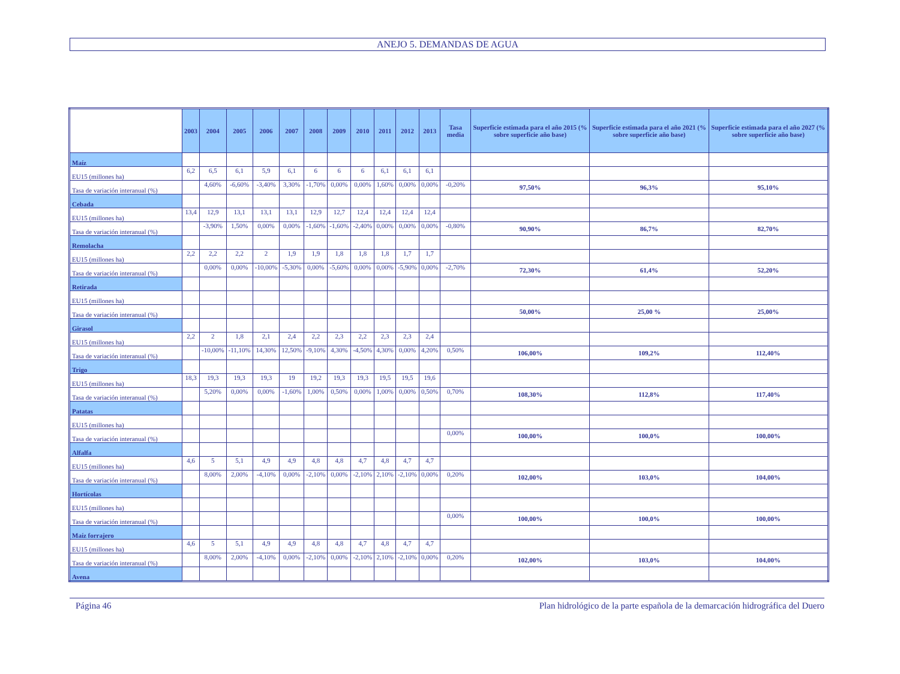ANEJO 5. DEMANDAS DE AGUA
| | 2003 | 2004 | 2005 | 2006 | 2007 | 2008 | 2009 | 2010 | 2011 | 2012 | 2013 | Tasa media | Superficie estimada para el año 2015 (% sobre superficie año base) | Superficie estimada para el año 2021 (% sobre superficie año base) | Superficie estimada para el año 2027 (% sobre superficie año base) |
| --- | --- | --- | --- | --- | --- | --- | --- | --- | --- | --- | --- | --- | --- | --- | --- |
| Maíz | | | | | | | | | | | | | | | |
| EU15 (millones ha) | 6,2 | 6,5 | 6,1 | 5,9 | 6,1 | 6 | 6 | 6 | 6,1 | 6,1 | 6,1 | | | | |
| Tasa de variación interanual (%) | | 4,60% | -6,60% | -3,40% | 3,30% | -1,70% | 0,00% | 0,00% | 1,60% | 0,00% | 0,00% | -0,20% | 97,50% | 96,3% | 95,10% |
| Cebada | | | | | | | | | | | | | | | |
| EU15 (millones ha) | 13,4 | 12,9 | 13,1 | 13,1 | 13,1 | 12,9 | 12,7 | 12,4 | 12,4 | 12,4 | 12,4 | | | | |
| Tasa de variación interanual (%) | | -3,90% | 1,50% | 0,00% | 0,00% | -1,60% | -1,60% | -2,40% | 0,00% | 0,00% | 0,00% | -0,80% | 90,90% | 86,7% | 82,70% |
| Remolacha | | | | | | | | | | | | | | | |
| EU15 (millones ha) | 2,2 | 2,2 | 2,2 | 2 | 1,9 | 1,9 | 1,8 | 1,8 | 1,8 | 1,7 | 1,7 | | | | |
| Tasa de variación interanual (%) | | 0,00% | 0,00% | -10,00% | -5,30% | 0,00% | -5,60% | 0,00% | 0,00% | -5,90% | 0,00% | -2,70% | 72,30% | 61,4% | 52,20% |
| Retirada | | | | | | | | | | | | | | | |
| EU15 (millones ha) | | | | | | | | | | | | | | | |
| Tasa de variación interanual (%) | | | | | | | | | | | | | 50,00% | 25,00 % | 25,00% |
| Girasol | | | | | | | | | | | | | | | |
| EU15 (millones ha) | 2,2 | 2 | 1,8 | 2,1 | 2,4 | 2,2 | 2,3 | 2,2 | 2,3 | 2,3 | 2,4 | | | | |
| Tasa de variación interanual (%) | | -10,00% | -11,10% | 14,30% | 12,50% | -9,10% | 4,30% | -4,50% | 4,30% | 0,00% | 4,20% | 0,50% | 106,00% | 109,2% | 112,40% |
| Trigo | | | | | | | | | | | | | | | |
| EU15 (millones ha) | 18,3 | 19,3 | 19,3 | 19,3 | 19 | 19,2 | 19,3 | 19,3 | 19,5 | 19,5 | 19,6 | | | | |
| Tasa de variación interanual (%) | | 5,20% | 0,00% | 0,00% | -1,60% | 1,00% | 0,50% | 0,00% | 1,00% | 0,00% | 0,50% | 0,70% | 108,30% | 112,8% | 117,40% |
| Patatas | | | | | | | | | | | | | | | |
| EU15 (millones ha) | | | | | | | | | | | | | | | |
| Tasa de variación interanual (%) | | | | | | | | | | | | 0,00% | 100,00% | 100,0% | 100,00% |
| Alfalfa | | | | | | | | | | | | | | | |
| EU15 (millones ha) | 4,6 | 5 | 5,1 | 4,9 | 4,9 | 4,8 | 4,8 | 4,7 | 4,8 | 4,7 | 4,7 | | | | |
| Tasa de variación interanual (%) | | 8,00% | 2,00% | -4,10% | 0,00% | -2,10% | 0,00% | -2,10% | 2,10% | -2,10% | 0,00% | 0,20% | 102,00% | 103,0% | 104,00% |
| Hortícolas | | | | | | | | | | | | | | | |
| EU15 (millones ha) | | | | | | | | | | | | | | | |
| Tasa de variación interanual (%) | | | | | | | | | | | | 0,00% | 100,00% | 100,0% | 100,00% |
| Maíz forrajero | | | | | | | | | | | | | | | |
| EU15 (millones ha) | 4,6 | 5 | 5,1 | 4,9 | 4,9 | 4,8 | 4,8 | 4,7 | 4,8 | 4,7 | 4,7 | | | | |
| Tasa de variación interanual (%) | | 8,00% | 2,00% | -4,10% | 0,00% | -2,10% | 0,00% | -2,10% | 2,10% | -2,10% | 0,00% | 0,20% | 102,00% | 103,0% | 104,00% |
| Avena | | | | | | | | | | | | | | | |
Página 46 Plan hidrológico de la parte española de la demarcación hidrográfica del Duero